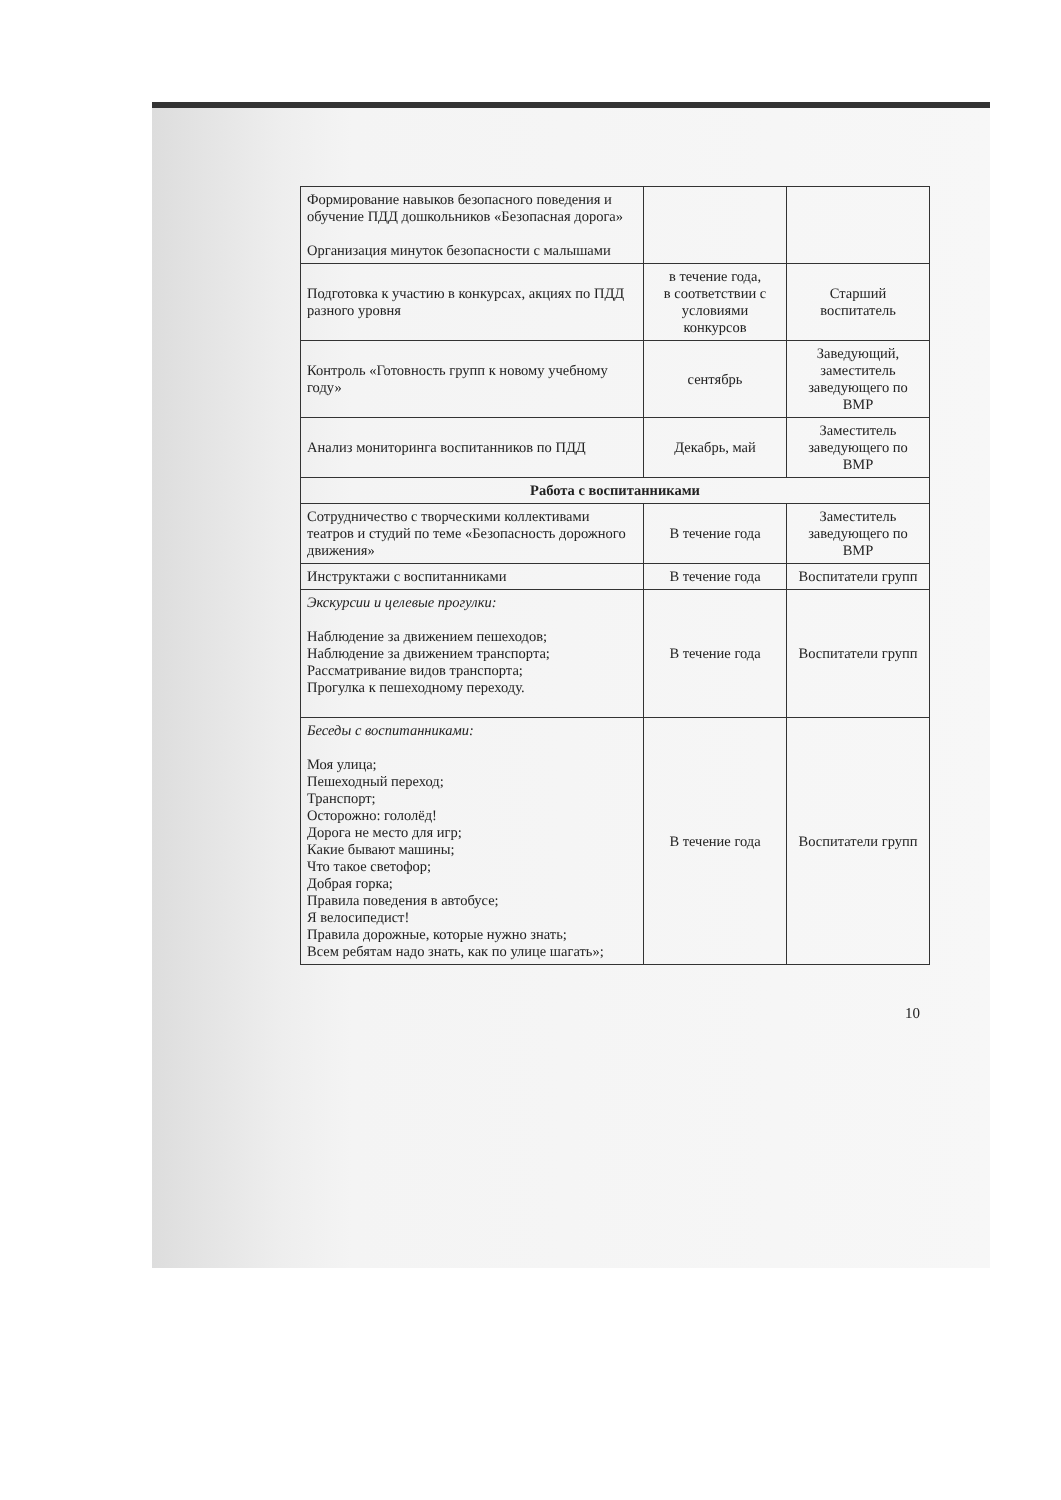| Формирование навыков безопасного поведения и обучение ПДД дошкольников «Безопасная дорога» Организация минуток безопасности с малышами | | |
| Подготовка к участию в конкурсах, акциях по ПДД разного уровня | в течение года, в соответствии с условиями конкурсов | Старший воспитатель |
| Контроль «Готовность групп к новому учебному году» | сентябрь | Заведующий, заместитель заведующего по ВМР |
| Анализ мониторинга воспитанников по ПДД | Декабрь, май | Заместитель заведующего по ВМР |
| Работа с воспитанниками | | |
| Сотрудничество с творческими коллективами театров и студий по теме «Безопасность дорожного движения» | В течение года | Заместитель заведующего по ВМР |
| Инструктажи с воспитанниками | В течение года | Воспитатели групп |
| Экскурсии и целевые прогулки: Наблюдение за движением пешеходов; Наблюдение за движением транспорта; Рассматривание видов транспорта; Прогулка к пешеходному переходу. | В течение года | Воспитатели групп |
| Беседы с воспитанниками: Моя улица; Пешеходный переход; Транспорт; Осторожно: гололёд! Дорога не место для игр; Какие бывают машины; Что такое светофор; Добрая горка; Правила поведения в автобусе; Я велосипедист! Правила дорожные, которые нужно знать; Всем ребятам надо знать, как по улице шагать»; | В течение года | Воспитатели групп |
10